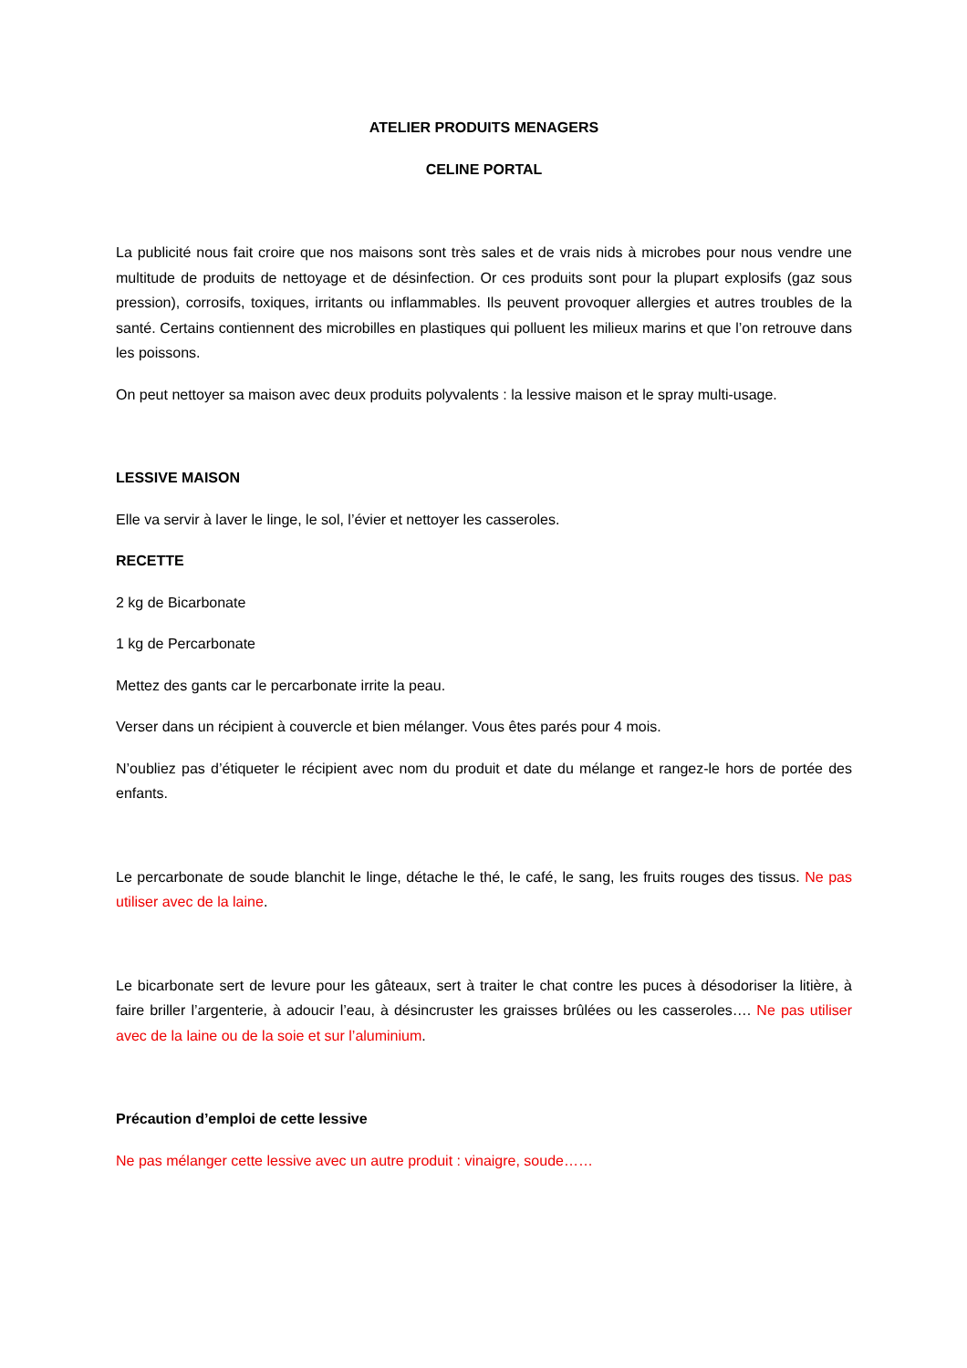ATELIER PRODUITS MENAGERS
CELINE PORTAL
La publicité nous fait croire que nos maisons sont très sales et de vrais nids à microbes pour nous vendre une multitude de produits de nettoyage et de désinfection. Or ces produits sont pour la plupart explosifs (gaz sous pression), corrosifs, toxiques, irritants ou inflammables. Ils peuvent provoquer allergies et autres troubles de la santé. Certains contiennent des microbilles en plastiques qui polluent les milieux marins et que l’on retrouve dans les poissons.
On peut nettoyer sa maison avec deux produits polyvalents : la lessive maison et le spray multi-usage.
LESSIVE MAISON
Elle va servir à laver le linge, le sol, l’évier et nettoyer les casseroles.
RECETTE
2 kg de Bicarbonate
1 kg de Percarbonate
Mettez des gants car le percarbonate irrite la peau.
Verser dans un récipient à couvercle et bien mélanger. Vous êtes parés pour 4 mois.
N’oubliez pas d’étiqueter le récipient avec nom du produit et date du mélange et rangez-le hors de portée des enfants.
Le percarbonate de soude blanchit le linge, détache le thé, le café, le sang, les fruits rouges des tissus. Ne pas utiliser avec de la laine.
Le bicarbonate sert de levure pour les gâteaux, sert à traiter le chat contre les puces à désodoriser la litière, à faire briller l’argenterie, à adoucir l’eau, à désincruster les graisses brûlées ou les casseroles…. Ne pas utiliser avec de la laine ou de la soie et sur l’aluminium.
Précaution d’emploi de cette lessive
Ne pas mélanger cette lessive avec un autre produit : vinaigre, soude……